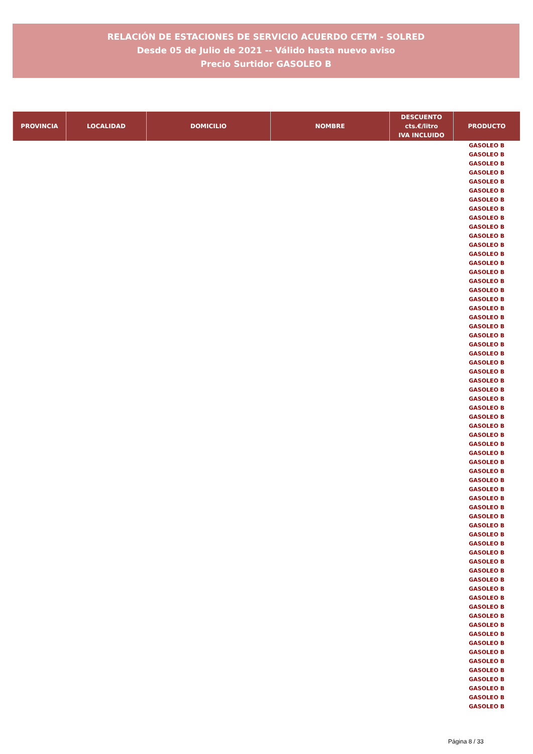RELACIÓN DE ESTACIONES DE SERVICIO ACUERDO CETM - SOLRED
Desde 05 de Julio de 2021 -- Válido hasta nuevo aviso
Precio Surtidor GASOLEO B
| PROVINCIA | LOCALIDAD | DOMICILIO | NOMBRE | DESCUENTO cts.€/litro IVA INCLUIDO | PRODUCTO |
| --- | --- | --- | --- | --- | --- |
| | | | | | GASOLEO B |
| | | | | | GASOLEO B |
| | | | | | GASOLEO B |
| | | | | | GASOLEO B |
| | | | | | GASOLEO B |
| | | | | | GASOLEO B |
| | | | | | GASOLEO B |
| | | | | | GASOLEO B |
| | | | | | GASOLEO B |
| | | | | | GASOLEO B |
| | | | | | GASOLEO B |
| | | | | | GASOLEO B |
| | | | | | GASOLEO B |
| | | | | | GASOLEO B |
| | | | | | GASOLEO B |
| | | | | | GASOLEO B |
| | | | | | GASOLEO B |
| | | | | | GASOLEO B |
| | | | | | GASOLEO B |
| | | | | | GASOLEO B |
| | | | | | GASOLEO B |
| | | | | | GASOLEO B |
| | | | | | GASOLEO B |
| | | | | | GASOLEO B |
| | | | | | GASOLEO B |
| | | | | | GASOLEO B |
| | | | | | GASOLEO B |
| | | | | | GASOLEO B |
| | | | | | GASOLEO B |
| | | | | | GASOLEO B |
| | | | | | GASOLEO B |
| | | | | | GASOLEO B |
| | | | | | GASOLEO B |
| | | | | | GASOLEO B |
| | | | | | GASOLEO B |
| | | | | | GASOLEO B |
| | | | | | GASOLEO B |
| | | | | | GASOLEO B |
| | | | | | GASOLEO B |
| | | | | | GASOLEO B |
| | | | | | GASOLEO B |
| | | | | | GASOLEO B |
| | | | | | GASOLEO B |
| | | | | | GASOLEO B |
| | | | | | GASOLEO B |
| | | | | | GASOLEO B |
| | | | | | GASOLEO B |
| | | | | | GASOLEO B |
| | | | | | GASOLEO B |
| | | | | | GASOLEO B |
| | | | | | GASOLEO B |
| | | | | | GASOLEO B |
| | | | | | GASOLEO B |
| | | | | | GASOLEO B |
| | | | | | GASOLEO B |
| | | | | | GASOLEO B |
| | | | | | GASOLEO B |
| | | | | | GASOLEO B |
| | | | | | GASOLEO B |
| | | | | | GASOLEO B |
| | | | | | GASOLEO B |
| | | | | | GASOLEO B |
| | | | | | GASOLEO B |
Página 8 / 33